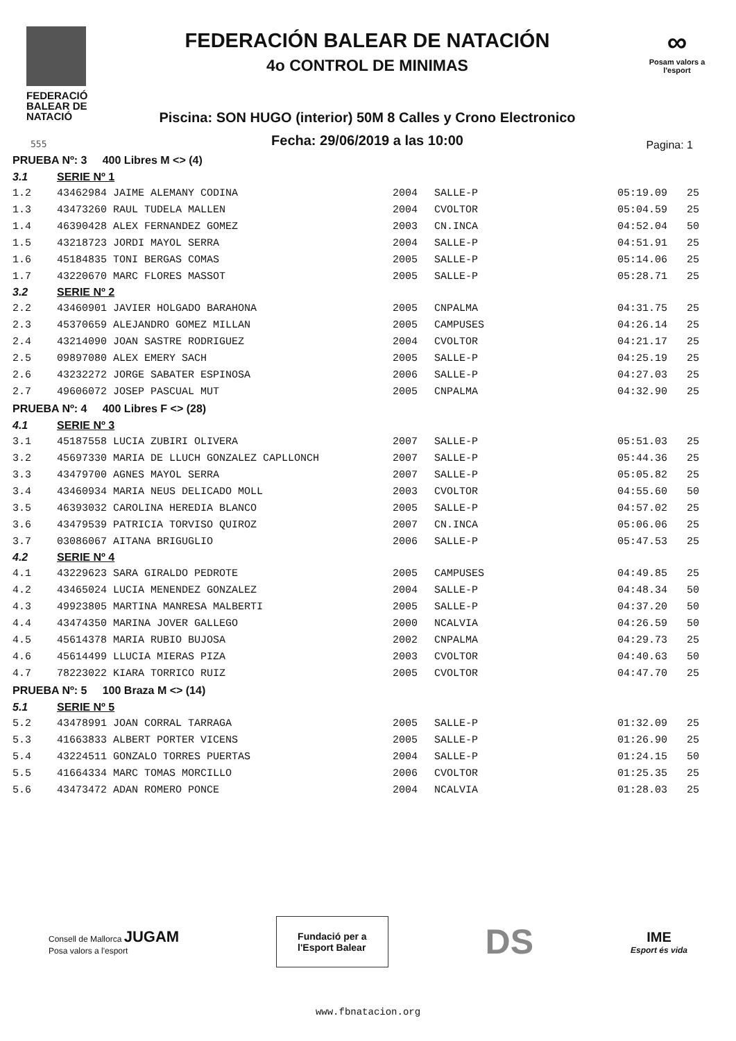FEDERACIÓ BALEAR DE NATACIÓ
FEDERACIÓN BALEAR DE NATACIÓN
4o CONTROL DE MINIMAS
Piscina: SON HUGO (interior) 50M 8 Calles y Crono Electronico
Fecha: 29/06/2019 a las 10:00
∞
Posam valors a l'esport
555 Pagina: 1
| PRUEBA Nº: 3 400 Libres M <> (4) | | | | | |
| 3.1 | SERIE Nº 1 | | | | |
| 1.2 | 43462984 JAIME ALEMANY CODINA | 2004 | SALLE-P | 05:19.09 | 25 |
| 1.3 | 43473260 RAUL TUDELA MALLEN | 2004 | CVOLTOR | 05:04.59 | 25 |
| 1.4 | 46390428 ALEX FERNANDEZ GOMEZ | 2003 | CN.INCA | 04:52.04 | 50 |
| 1.5 | 43218723 JORDI MAYOL SERRA | 2004 | SALLE-P | 04:51.91 | 25 |
| 1.6 | 45184835 TONI BERGAS COMAS | 2005 | SALLE-P | 05:14.06 | 25 |
| 1.7 | 43220670 MARC FLORES MASSOT | 2005 | SALLE-P | 05:28.71 | 25 |
| 3.2 | SERIE Nº 2 | | | | |
| 2.2 | 43460901 JAVIER HOLGADO BARAHONA | 2005 | CNPALMA | 04:31.75 | 25 |
| 2.3 | 45370659 ALEJANDRO GOMEZ MILLAN | 2005 | CAMPUSES | 04:26.14 | 25 |
| 2.4 | 43214090 JOAN SASTRE RODRIGUEZ | 2004 | CVOLTOR | 04:21.17 | 25 |
| 2.5 | 09897080 ALEX EMERY SACH | 2005 | SALLE-P | 04:25.19 | 25 |
| 2.6 | 43232272 JORGE SABATER ESPINOSA | 2006 | SALLE-P | 04:27.03 | 25 |
| 2.7 | 49606072 JOSEP PASCUAL MUT | 2005 | CNPALMA | 04:32.90 | 25 |
| PRUEBA Nº: 4 400 Libres F <> (28) | | | | | |
| 4.1 | SERIE Nº 3 | | | | |
| 3.1 | 45187558 LUCIA ZUBIRI OLIVERA | 2007 | SALLE-P | 05:51.03 | 25 |
| 3.2 | 45697330 MARIA DE LLUCH GONZALEZ CAPLLONCH | 2007 | SALLE-P | 05:44.36 | 25 |
| 3.3 | 43479700 AGNES MAYOL SERRA | 2007 | SALLE-P | 05:05.82 | 25 |
| 3.4 | 43460934 MARIA NEUS DELICADO MOLL | 2003 | CVOLTOR | 04:55.60 | 50 |
| 3.5 | 46393032 CAROLINA HEREDIA BLANCO | 2005 | SALLE-P | 04:57.02 | 25 |
| 3.6 | 43479539 PATRICIA TORVISO QUIROZ | 2007 | CN.INCA | 05:06.06 | 25 |
| 3.7 | 03086067 AITANA BRIGUGLIO | 2006 | SALLE-P | 05:47.53 | 25 |
| 4.2 | SERIE Nº 4 | | | | |
| 4.1 | 43229623 SARA GIRALDO PEDROTE | 2005 | CAMPUSES | 04:49.85 | 25 |
| 4.2 | 43465024 LUCIA MENENDEZ GONZALEZ | 2004 | SALLE-P | 04:48.34 | 50 |
| 4.3 | 49923805 MARTINA MANRESA MALBERTI | 2005 | SALLE-P | 04:37.20 | 50 |
| 4.4 | 43474350 MARINA JOVER GALLEGO | 2000 | NCALVIA | 04:26.59 | 50 |
| 4.5 | 45614378 MARIA RUBIO BUJOSA | 2002 | CNPALMA | 04:29.73 | 25 |
| 4.6 | 45614499 LLUCIA MIERAS PIZA | 2003 | CVOLTOR | 04:40.63 | 50 |
| 4.7 | 78223022 KIARA TORRICO RUIZ | 2005 | CVOLTOR | 04:47.70 | 25 |
| PRUEBA Nº: 5 100 Braza M <> (14) | | | | | |
| 5.1 | SERIE Nº 5 | | | | |
| 5.2 | 43478991 JOAN CORRAL TARRAGA | 2005 | SALLE-P | 01:32.09 | 25 |
| 5.3 | 41663833 ALBERT PORTER VICENS | 2005 | SALLE-P | 01:26.90 | 25 |
| 5.4 | 43224511 GONZALO TORRES PUERTAS | 2004 | SALLE-P | 01:24.15 | 50 |
| 5.5 | 41664334 MARC TOMAS MORCILLO | 2006 | CVOLTOR | 01:25.35 | 25 |
| 5.6 | 43473472 ADAN ROMERO PONCE | 2004 | NCALVIA | 01:28.03 | 25 |
Consell de Mallorca JUGAM
Posa valors a l'esport
Fundació per a
l'Esport Balear
DS
IME
Esport és vida
www.fbnatacion.org